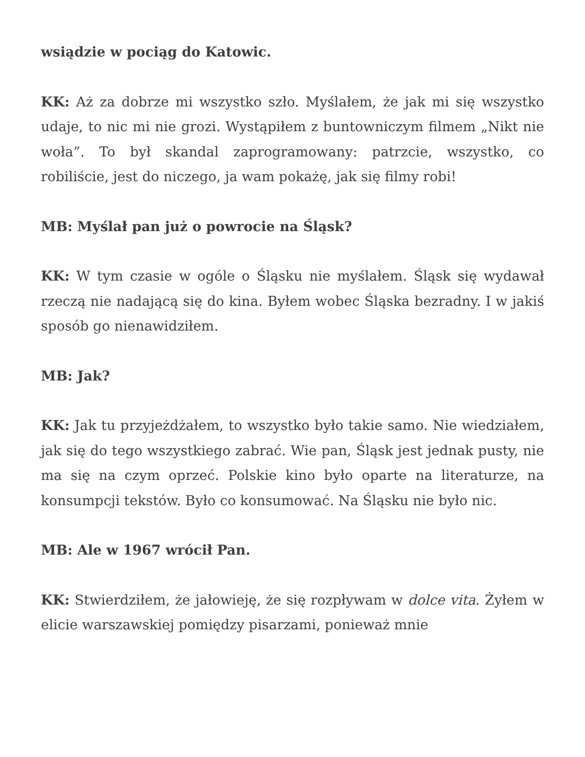wsiądzie w pociąg do Katowic.
KK: Aż za dobrze mi wszystko szło. Myślałem, że jak mi się wszystko udaje, to nic mi nie grozi. Wystąpiłem z buntowniczym filmem „Nikt nie woła”. To był skandal zaprogramowany: patrzcie, wszystko, co robiliście, jest do niczego, ja wam pokażę, jak się filmy robi!
MB: Myślał pan już o powrocie na Śląsk?
KK: W tym czasie w ogóle o Śląsku nie myślałem. Śląsk się wydawał rzeczą nie nadającą się do kina. Byłem wobec Śląska bezradny. I w jakiś sposób go nienawidziłem.
MB: Jak?
KK: Jak tu przyjeżdżałem, to wszystko było takie samo. Nie wiedziałem, jak się do tego wszystkiego zabrać. Wie pan, Śląsk jest jednak pusty, nie ma się na czym oprzeć. Polskie kino było oparte na literaturze, na konsumpcji tekstów. Było co konsumować. Na Śląsku nie było nic.
MB: Ale w 1967 wrócił Pan.
KK: Stwierdziłem, że jałowieję, że się rozpływam w dolce vita. Żyłem w elicie warszawskiej pomiędzy pisarzami, ponieważ mnie